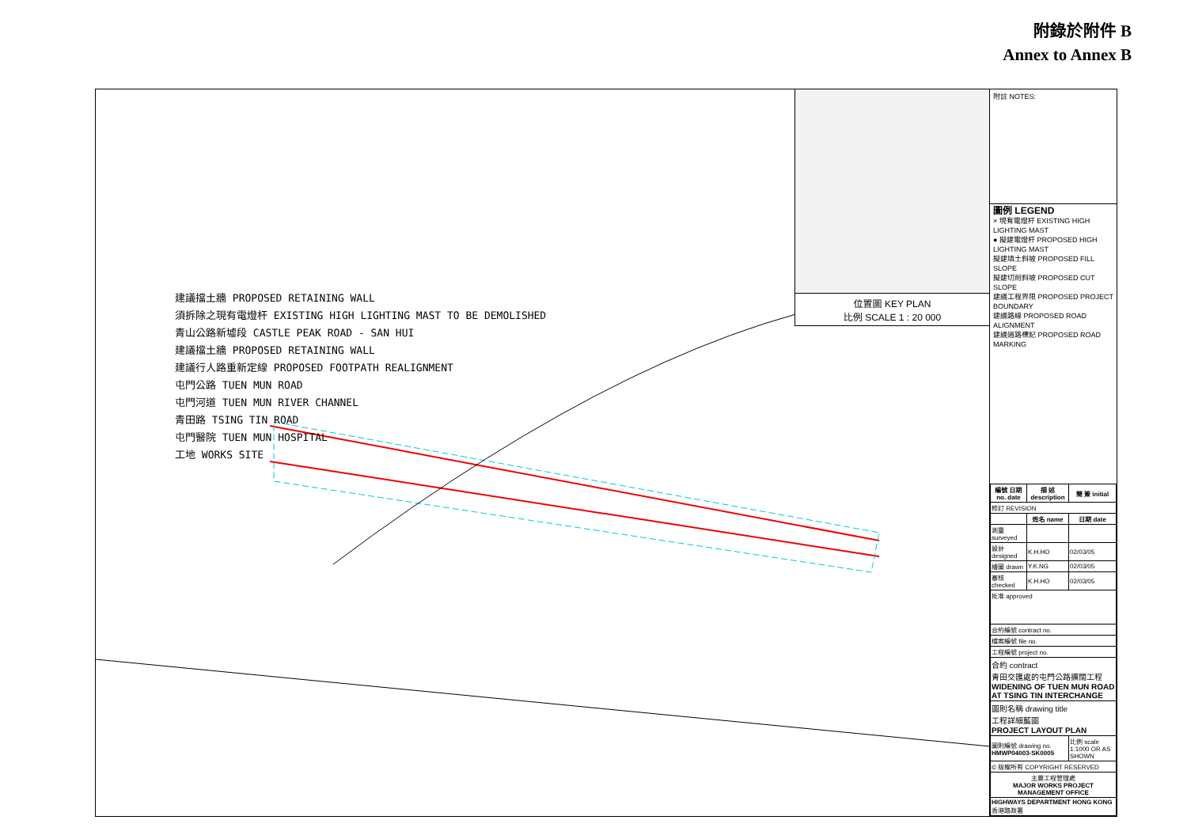附錄於附件 B
Annex to Annex B
位置圖 KEY PLAN
比例 SCALE 1 : 20 000
建議擋土牆 PROPOSED RETAINING WALL
須拆除之現有電燈杆 EXISTING HIGH LIGHTING MAST TO BE DEMOLISHED
青山公路新墟段 CASTLE PEAK ROAD - SAN HUI
建議擋土牆 PROPOSED RETAINING WALL
建議行人路重新定線 PROPOSED FOOTPATH REALIGNMENT
屯門公路 TUEN MUN ROAD
屯門河道 TUEN MUN RIVER CHANNEL
青田路 TSING TIN ROAD
屯門醫院 TUEN MUN HOSPITAL
工地 WORKS SITE
附註 NOTES:
圖例 LEGEND
× 現有電燈杆 EXISTING HIGH LIGHTING MAST
● 擬建電燈杆 PROPOSED HIGH LIGHTING MAST
擬建填土斜坡 PROPOSED FILL SLOPE
擬建切削斜坡 PROPOSED CUT SLOPE
建議工程界限 PROPOSED PROJECT BOUNDARY
建議路線 PROPOSED ROAD ALIGNMENT
建議道路標記 PROPOSED ROAD MARKING
| 編號 日期 no. date | 描 述 description | 簡 簽 initial |
| --- | --- | --- |
| 修訂 REVISION | | |
| | 姓名 name | 日期 date |
| 測量 surveyed | | |
| 設計 designed | K.H.HO | 02/03/05 |
| 繪圖 drawn | Y.K.NG | 02/03/05 |
| 審核 checked | K.H.HO | 02/03/05 |
| 批准 approved | | |
| 合約編號 contract no. | | |
| 檔案編號 file no. | | |
| 工程編號 project no. | | |
| 合約 contract 青田交匯處的屯門公路擴闊工程 WIDENING OF TUEN MUN ROAD AT TSING TIN INTERCHANGE | | |
| 圖則名稱 drawing title 工程詳細藍圖 PROJECT LAYOUT PLAN | | |
| 圖則編號 drawing no. HMWP04003-SK0005 | | 比例 scale 1:1000 OR AS SHOWN |
| © 版權所有 COPYRIGHT RESERVED | | |
| 主要工程管理處 MAJOR WORKS PROJECT MANAGEMENT OFFICE | | |
| HIGHWAYS DEPARTMENT HONG KONG 香港路政署 | | |